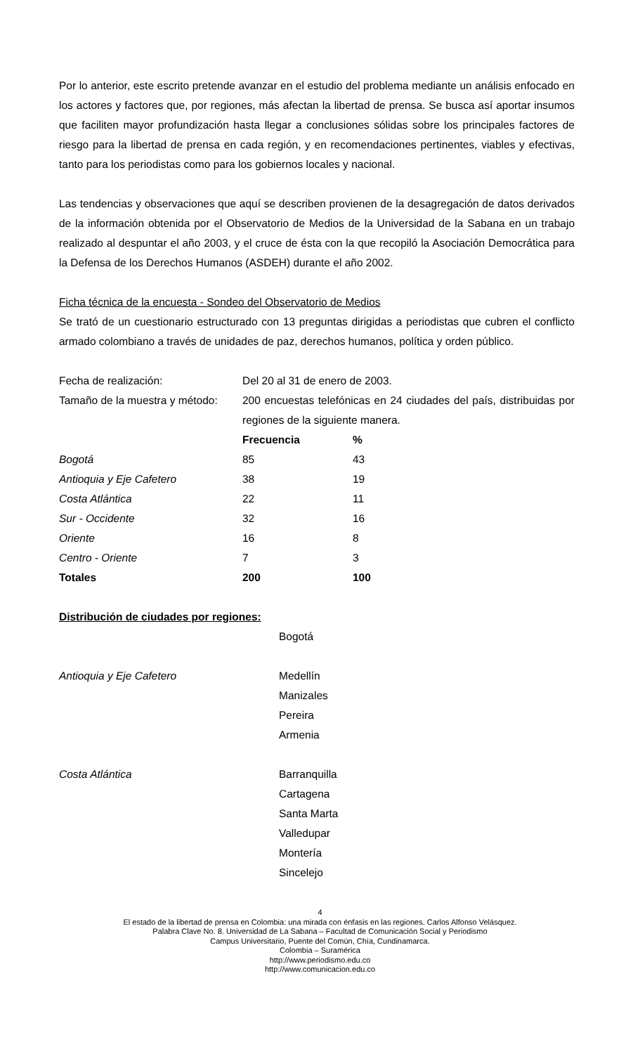Por lo anterior, este escrito pretende avanzar en el estudio del problema mediante un análisis enfocado en los actores y factores que, por regiones, más afectan la libertad de prensa. Se busca así aportar insumos que faciliten mayor profundización hasta llegar a conclusiones sólidas sobre los principales factores de riesgo para la libertad de prensa en cada región, y en recomendaciones pertinentes, viables y efectivas, tanto para los periodistas como para los gobiernos locales y nacional.
Las tendencias y observaciones que aquí se describen provienen de la desagregación de datos derivados de la información obtenida por el Observatorio de Medios de la Universidad de la Sabana en un trabajo realizado al despuntar el año 2003, y el cruce de ésta con la que recopiló la Asociación Democrática para la Defensa de los Derechos Humanos (ASDEH) durante el año 2002.
Ficha técnica de la encuesta - Sondeo del Observatorio de Medios
Se trató de un cuestionario estructurado con 13 preguntas dirigidas a periodistas que cubren el conflicto armado colombiano a través de unidades de paz, derechos humanos, política y orden público.
| Fecha de realización: | Del 20 al 31 de enero de 2003. | |
| Tamaño de la muestra y método: | 200 encuestas telefónicas en 24 ciudades del país, distribuidas por regiones de la siguiente manera. | |
| | Frecuencia | % |
| Bogotá | 85 | 43 |
| Antioquia y Eje Cafetero | 38 | 19 |
| Costa Atlántica | 22 | 11 |
| Sur - Occidente | 32 | 16 |
| Oriente | 16 | 8 |
| Centro - Oriente | 7 | 3 |
| Totales | 200 | 100 |
Distribución de ciudades por regiones:
| | Bogotá |
| Antioquia y Eje Cafetero | Medellín |
| | Manizales |
| | Pereira |
| | Armenia |
| Costa Atlántica | Barranquilla |
| | Cartagena |
| | Santa Marta |
| | Valledupar |
| | Montería |
| | Sincelejo |
4
El estado de la libertad de prensa en Colombia: una mirada con énfasis en las regiones. Carlos Alfonso Velásquez.
Palabra Clave No. 8. Universidad de La Sabana – Facultad de Comunicación Social y Periodismo
Campus Universitario, Puente del Común, Chía, Cundinamarca.
Colombia – Suramérica
http://www.periodismo.edu.co
http://www.comunicacion.edu.co